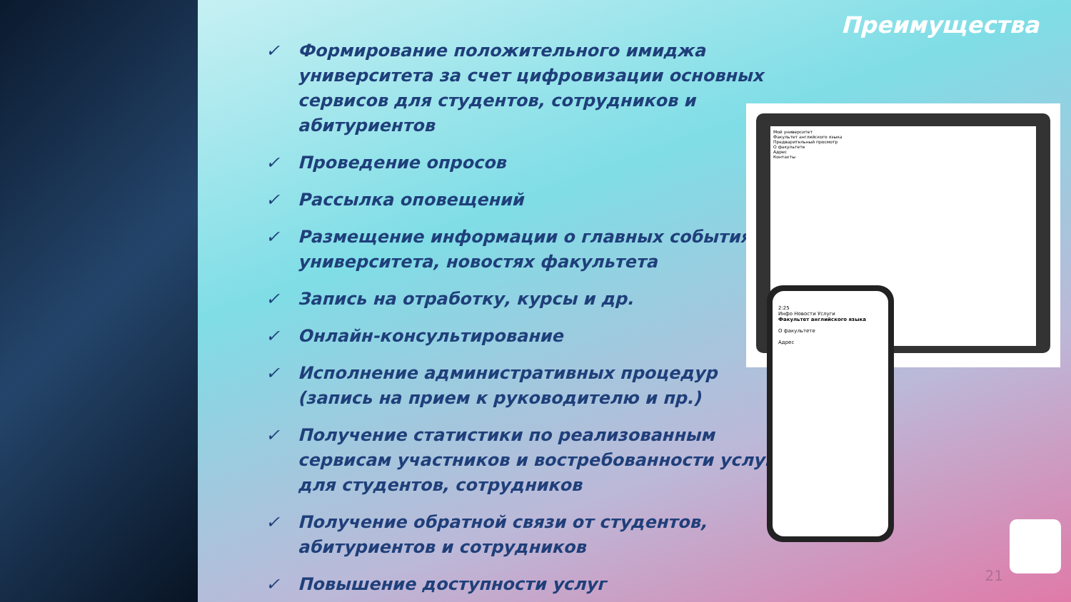Преимущества
✓ Формирование положительного имиджа университета за счет цифровизации основных сервисов для студентов, сотрудников и абитуриентов
✓ Проведение опросов
✓ Рассылка оповещений
✓ Размещение информации о главных событиях университета, новостях факультета
✓ Запись на отработку, курсы и др.
✓ Онлайн-консультирование
✓ Исполнение административных процедур (запись на прием к руководителю и пр.)
✓ Получение статистики по реализованным сервисам участников и востребованности услуг для студентов, сотрудников
✓ Получение обратной связи от студентов, абитуриентов и сотрудников
✓ Повышение доступности услуг
Мой университет
Факультет английского языка
Предварительный просмотр
О факультете
Адрес
Контакты
2:25
Инфо Новости Услуги
Факультет английского языка
О факультете
Адрес
21